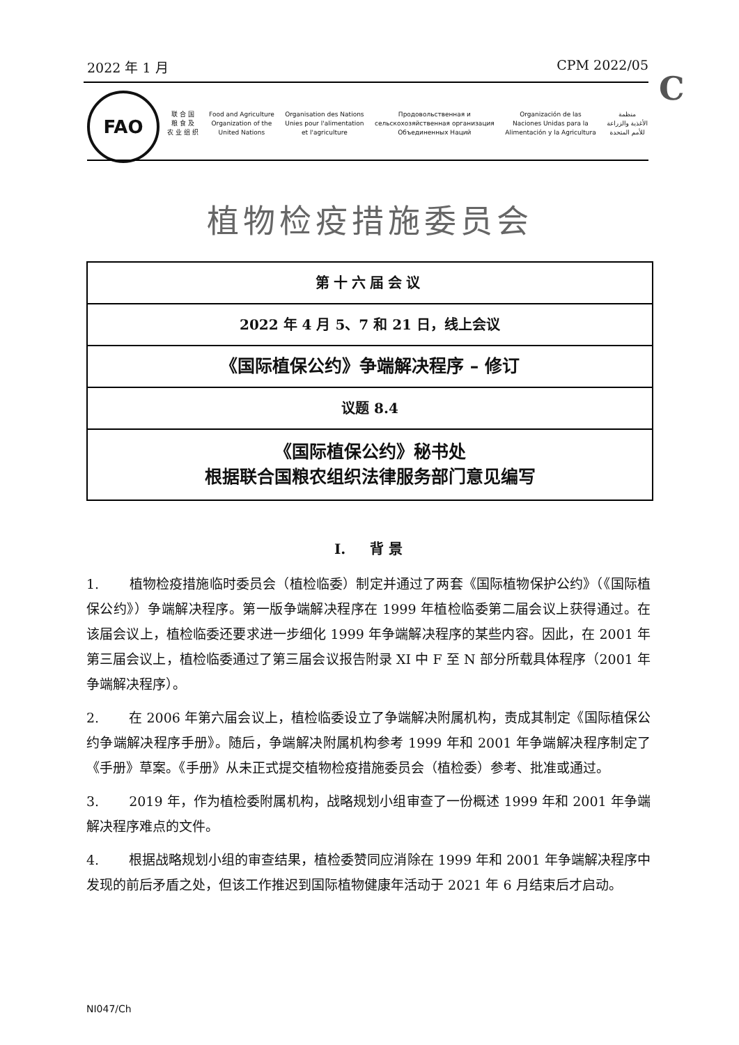2022 年 1 月 CPM 2022/05
C
FAO
联 合 国
粮 食 及
农 业 组 织 Food and Agriculture
Organization of the
United Nations Organisation des Nations
Unies pour l'alimentation
et l'agriculture Продовольственная и
сельскохозяйственная организация
Объединенных Наций Organización de las
Naciones Unidas para la
Alimentación y la Agricultura منظمة
الأغذية والزراعة
للأمم المتحدة
植物检疫措施委员会
第十六届会议
2022 年 4 月 5、7 和 21 日，线上会议
《国际植保公约》争端解决程序 – 修订
议题 8.4
《国际植保公约》秘书处
根据联合国粮农组织法律服务部门意见编写
I. 背 景
1. 植物检疫措施临时委员会（植检临委）制定并通过了两套《国际植物保护公约》（《国际植保公约》）争端解决程序。第一版争端解决程序在 1999 年植检临委第二届会议上获得通过。在该届会议上，植检临委还要求进一步细化 1999 年争端解决程序的某些内容。因此，在 2001 年第三届会议上，植检临委通过了第三届会议报告附录 XI 中 F 至 N 部分所载具体程序（2001 年争端解决程序）。
2. 在 2006 年第六届会议上，植检临委设立了争端解决附属机构，责成其制定《国际植保公约争端解决程序手册》。随后，争端解决附属机构参考 1999 年和 2001 年争端解决程序制定了《手册》草案。《手册》从未正式提交植物检疫措施委员会（植检委）参考、批准或通过。
3. 2019 年，作为植检委附属机构，战略规划小组审查了一份概述 1999 年和 2001 年争端解决程序难点的文件。
4. 根据战略规划小组的审查结果，植检委赞同应消除在 1999 年和 2001 年争端解决程序中发现的前后矛盾之处，但该工作推迟到国际植物健康年活动于 2021 年 6 月结束后才启动。
NI047/Ch